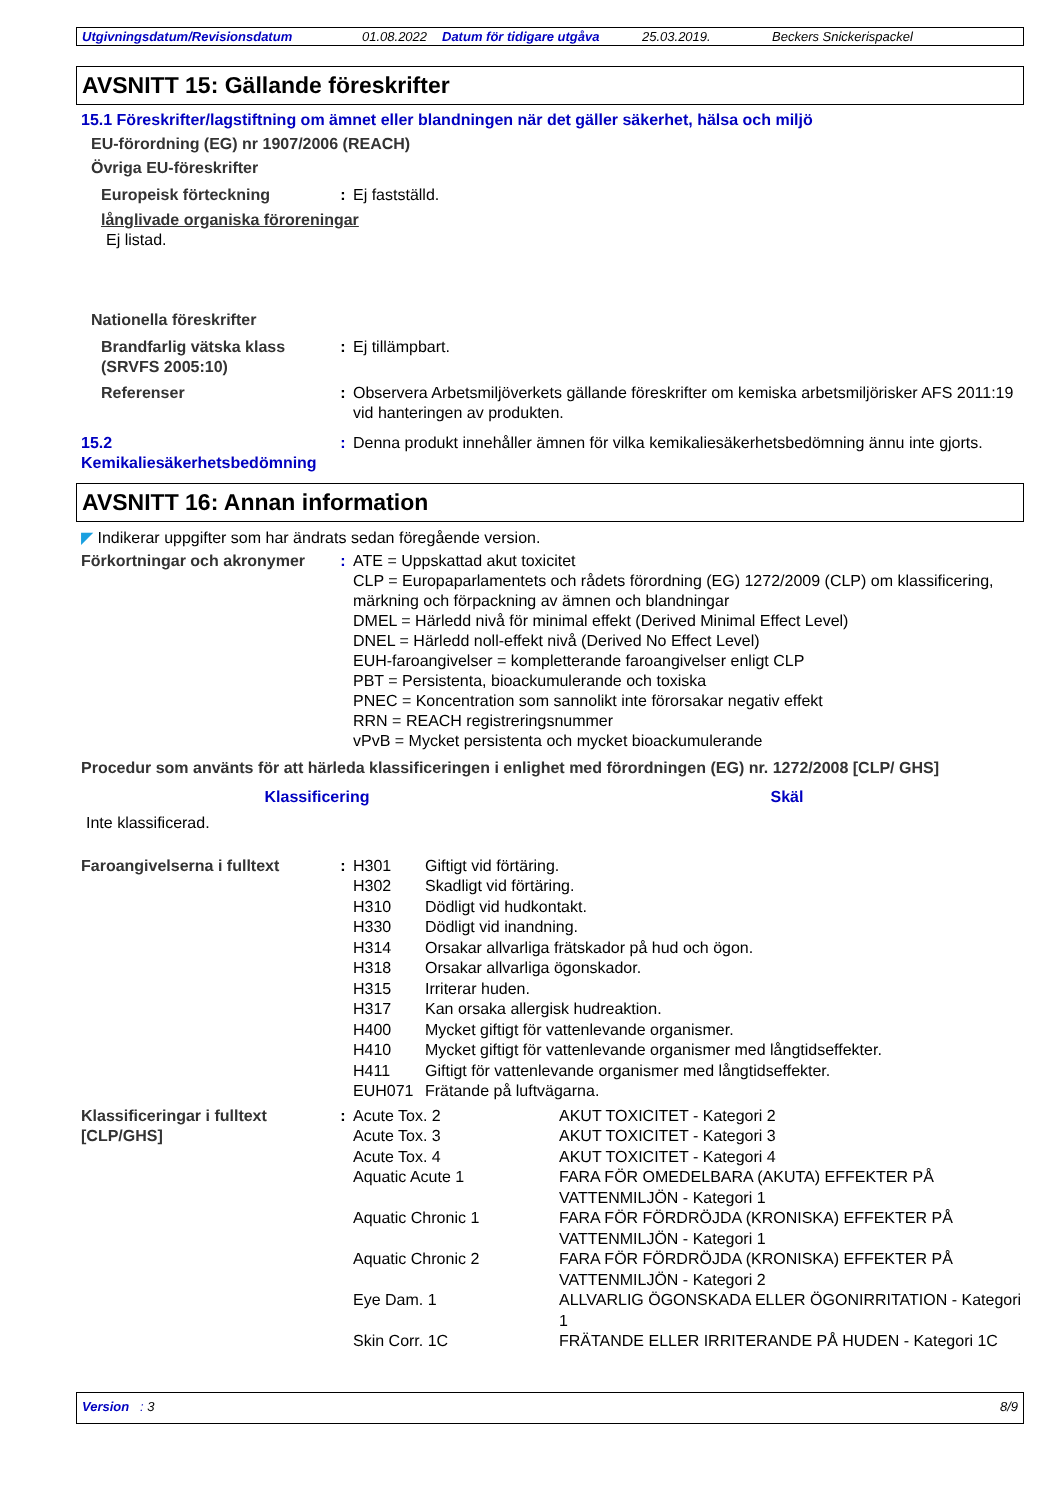Utgivningsdatum/Revisionsdatum 01.08.2022 Datum för tidigare utgåva 25.03.2019. Beckers Snickerispackel
AVSNITT 15: Gällande föreskrifter
15.1 Föreskrifter/lagstiftning om ämnet eller blandningen när det gäller säkerhet, hälsa och miljö
EU-förordning (EG) nr 1907/2006 (REACH)
Övriga EU-föreskrifter
Europeisk förteckning : Ej fastställd.
långlivade organiska föroreningar
Ej listad.
Nationella föreskrifter
Brandfarlig vätska klass (SRVFS 2005:10)
: Ej tillämpbart.
Referenser : Observera Arbetsmiljöverkets gällande föreskrifter om kemiska arbetsmiljörisker AFS 2011:19 vid hanteringen av produkten.
15.2 Kemikaliesäkerhetsbedömning
: Denna produkt innehåller ämnen för vilka kemikaliesäkerhetsbedömning ännu inte gjorts.
AVSNITT 16: Annan information
◤ Indikerar uppgifter som har ändrats sedan föregående version.
Förkortningar och akronymer
: ATE = Uppskattad akut toxicitet
CLP = Europaparlamentets och rådets förordning (EG) 1272/2009 (CLP) om klassificering, märkning och förpackning av ämnen och blandningar
DMEL = Härledd nivå för minimal effekt (Derived Minimal Effect Level)
DNEL = Härledd noll-effekt nivå (Derived No Effect Level)
EUH-faroangivelser = kompletterande faroangivelser enligt CLP
PBT = Persistenta, bioackumulerande och toxiska
PNEC = Koncentration som sannolikt inte förorsakar negativ effekt
RRN = REACH registreringsnummer
vPvB = Mycket persistenta och mycket bioackumulerande
Procedur som använts för att härleda klassificeringen i enlighet med förordningen (EG) nr. 1272/2008 [CLP/ GHS]
| Klassificering | Skäl |
| --- | --- |
| Inte klassificerad. | |
Faroangivelserna i fulltext
:
| H301 | Giftigt vid förtäring. |
| H302 | Skadligt vid förtäring. |
| H310 | Dödligt vid hudkontakt. |
| H330 | Dödligt vid inandning. |
| H314 | Orsakar allvarliga frätskador på hud och ögon. |
| H318 | Orsakar allvarliga ögonskador. |
| H315 | Irriterar huden. |
| H317 | Kan orsaka allergisk hudreaktion. |
| H400 | Mycket giftigt för vattenlevande organismer. |
| H410 | Mycket giftigt för vattenlevande organismer med långtidseffekter. |
| H411 | Giftigt för vattenlevande organismer med långtidseffekter. |
| EUH071 | Frätande på luftvägarna. |
Klassificeringar i fulltext [CLP/GHS]
:
| Acute Tox. 2 | AKUT TOXICITET - Kategori 2 |
| Acute Tox. 3 | AKUT TOXICITET - Kategori 3 |
| Acute Tox. 4 | AKUT TOXICITET - Kategori 4 |
| Aquatic Acute 1 | FARA FÖR OMEDELBARA (AKUTA) EFFEKTER PÅ VATTENMILJÖN - Kategori 1 |
| Aquatic Chronic 1 | FARA FÖR FÖRDRÖJDA (KRONISKA) EFFEKTER PÅ VATTENMILJÖN - Kategori 1 |
| Aquatic Chronic 2 | FARA FÖR FÖRDRÖJDA (KRONISKA) EFFEKTER PÅ VATTENMILJÖN - Kategori 2 |
| Eye Dam. 1 | ALLVARLIG ÖGONSKADA ELLER ÖGONIRRITATION - Kategori 1 |
| Skin Corr. 1C | FRÄTANDE ELLER IRRITERANDE PÅ HUDEN - Kategori 1C |
Version : 3 8/9